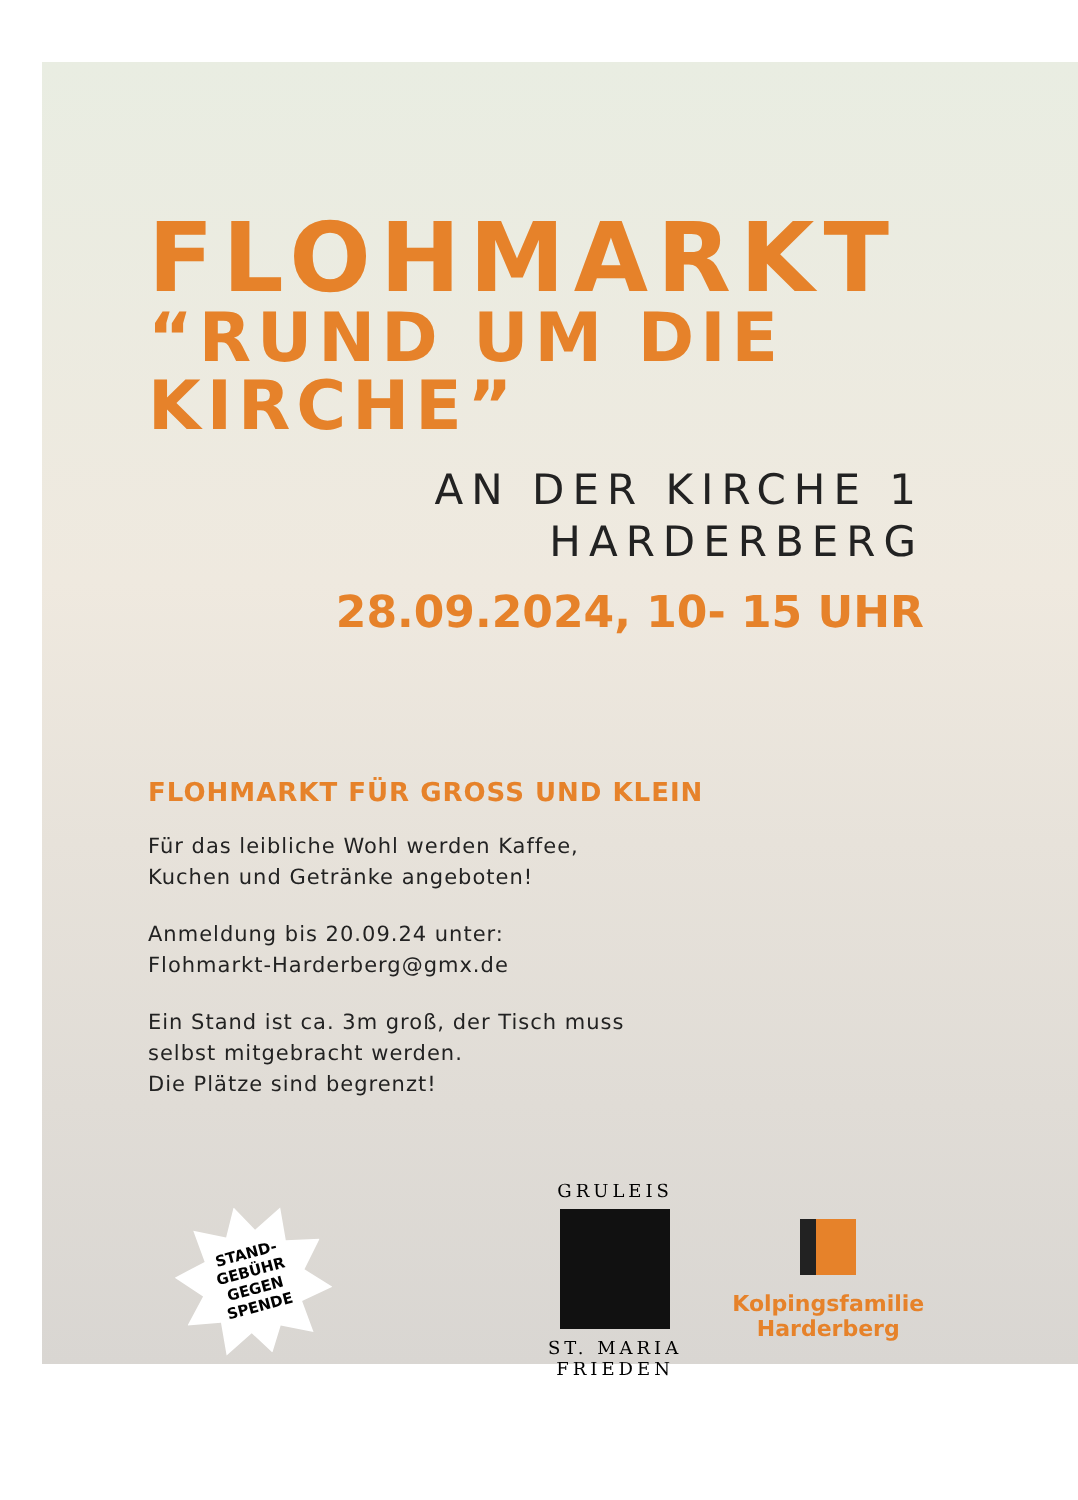FLOHMARKT
“RUND UM DIE
KIRCHE”
AN DER KIRCHE 1
HARDERBERG
28.09.2024, 10- 15 UHR
FLOHMARKT FÜR GROSS UND KLEIN
Für das leibliche Wohl werden Kaffee,
Kuchen und Getränke angeboten!
Anmeldung bis 20.09.24 unter:
Flohmarkt-Harderberg@gmx.de
Ein Stand ist ca. 3m groß, der Tisch muss
selbst mitgebracht werden.
Die Plätze sind begrenzt!
STAND-
GEBÜHR
GEGEN
SPENDE
GRULEIS
ST. MARIA
FRIEDEN
Kolpingsfamilie
Harderberg